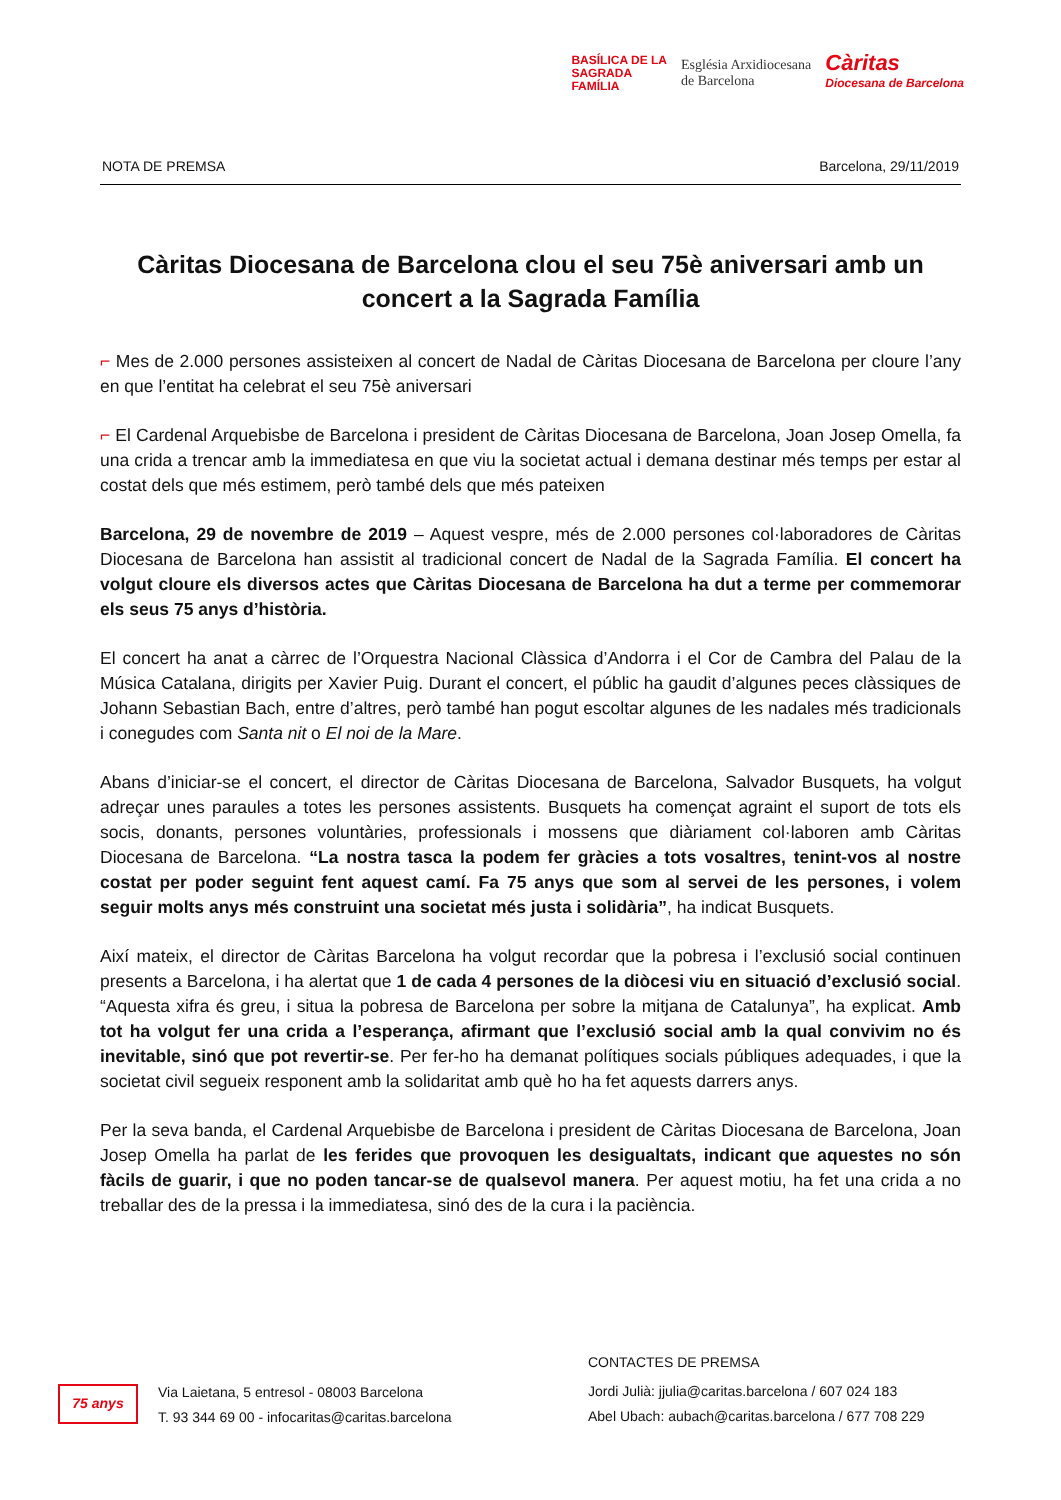BASÍLICA DE LA
SAGRADA
FAMÍLIA
Església Arxidiocesana
de Barcelona
Càritas
Diocesana de Barcelona
NOTA DE PREMSA Barcelona, 29/11/2019
Càritas Diocesana de Barcelona clou el seu 75è aniversari amb un concert a la Sagrada Família
⌐ Mes de 2.000 persones assisteixen al concert de Nadal de Càritas Diocesana de Barcelona per cloure l’any en que l’entitat ha celebrat el seu 75è aniversari
⌐ El Cardenal Arquebisbe de Barcelona i president de Càritas Diocesana de Barcelona, Joan Josep Omella, fa una crida a trencar amb la immediatesa en que viu la societat actual i demana destinar més temps per estar al costat dels que més estimem, però també dels que més pateixen
Barcelona, 29 de novembre de 2019 – Aquest vespre, més de 2.000 persones col·laboradores de Càritas Diocesana de Barcelona han assistit al tradicional concert de Nadal de la Sagrada Família. El concert ha volgut cloure els diversos actes que Càritas Diocesana de Barcelona ha dut a terme per commemorar els seus 75 anys d’història.
El concert ha anat a càrrec de l’Orquestra Nacional Clàssica d’Andorra i el Cor de Cambra del Palau de la Música Catalana, dirigits per Xavier Puig. Durant el concert, el públic ha gaudit d’algunes peces clàssiques de Johann Sebastian Bach, entre d’altres, però també han pogut escoltar algunes de les nadales més tradicionals i conegudes com Santa nit o El noi de la Mare.
Abans d’iniciar-se el concert, el director de Càritas Diocesana de Barcelona, Salvador Busquets, ha volgut adreçar unes paraules a totes les persones assistents. Busquets ha començat agraint el suport de tots els socis, donants, persones voluntàries, professionals i mossens que diàriament col·laboren amb Càritas Diocesana de Barcelona. “La nostra tasca la podem fer gràcies a tots vosaltres, tenint-vos al nostre costat per poder seguint fent aquest camí. Fa 75 anys que som al servei de les persones, i volem seguir molts anys més construint una societat més justa i solidària”, ha indicat Busquets.
Així mateix, el director de Càritas Barcelona ha volgut recordar que la pobresa i l’exclusió social continuen presents a Barcelona, i ha alertat que 1 de cada 4 persones de la diòcesi viu en situació d’exclusió social. “Aquesta xifra és greu, i situa la pobresa de Barcelona per sobre la mitjana de Catalunya”, ha explicat. Amb tot ha volgut fer una crida a l’esperança, afirmant que l’exclusió social amb la qual convivim no és inevitable, sinó que pot revertir-se. Per fer-ho ha demanat polítiques socials públiques adequades, i que la societat civil segueix responent amb la solidaritat amb què ho ha fet aquests darrers anys.
Per la seva banda, el Cardenal Arquebisbe de Barcelona i president de Càritas Diocesana de Barcelona, Joan Josep Omella ha parlat de les ferides que provoquen les desigualtats, indicant que aquestes no són fàcils de guarir, i que no poden tancar-se de qualsevol manera. Per aquest motiu, ha fet una crida a no treballar des de la pressa i la immediatesa, sinó des de la cura i la paciència.
75 anys
Via Laietana, 5 entresol - 08003 Barcelona
T. 93 344 69 00 - infocaritas@caritas.barcelona
CONTACTES DE PREMSA
Jordi Julià: jjulia@caritas.barcelona / 607 024 183
Abel Ubach: aubach@caritas.barcelona / 677 708 229